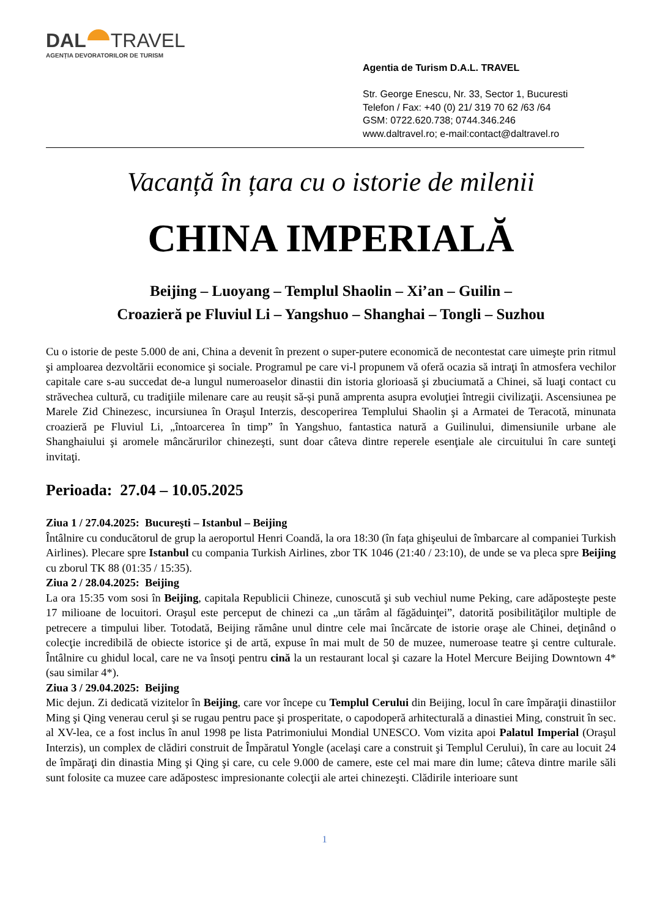DAL TRAVEL
AGENȚIA DEVORATORILOR DE TURISM
Agentia de Turism D.A.L. TRAVEL
Str. George Enescu, Nr. 33, Sector 1, Bucuresti
Telefon / Fax: +40 (0) 21/ 319 70 62 /63 /64
GSM: 0722.620.738; 0744.346.246
www.daltravel.ro; e-mail:contact@daltravel.ro
Vacanță în țara cu o istorie de milenii
CHINA IMPERIALĂ
Beijing – Luoyang – Templul Shaolin – Xi’an – Guilin –
Croazieră pe Fluviul Li – Yangshuo – Shanghai – Tongli – Suzhou
Cu o istorie de peste 5.000 de ani, China a devenit în prezent o super-putere economică de necontestat care uimeşte prin ritmul şi amploarea dezvoltării economice şi sociale. Programul pe care vi-l propunem vă oferă ocazia să intraţi în atmosfera vechilor capitale care s-au succedat de-a lungul numeroaselor dinastii din istoria glorioasă şi zbuciumată a Chinei, să luaţi contact cu străvechea cultură, cu tradiţiile milenare care au reușit să-și pună amprenta asupra evoluţiei întregii civilizaţii. Ascensiunea pe Marele Zid Chinezesc, incursiunea în Oraşul Interzis, descoperirea Templului Shaolin şi a Armatei de Teracotă, minunata croazieră pe Fluviul Li, „întoarcerea în timp” în Yangshuo, fantastica natură a Guilinului, dimensiunile urbane ale Shanghaiului şi aromele mâncărurilor chinezeşti, sunt doar câteva dintre reperele esenţiale ale circuitului în care sunteţi invitaţi.
Perioada: 27.04 – 10.05.2025
Ziua 1 / 27.04.2025: Bucureşti – Istanbul – Beijing
Întâlnire cu conducătorul de grup la aeroportul Henri Coandă, la ora 18:30 (în fața ghişeului de îmbarcare al companiei Turkish Airlines). Plecare spre Istanbul cu compania Turkish Airlines, zbor TK 1046 (21:40 / 23:10), de unde se va pleca spre Beijing cu zborul TK 88 (01:35 / 15:35).
Ziua 2 / 28.04.2025: Beijing
La ora 15:35 vom sosi în Beijing, capitala Republicii Chineze, cunoscută şi sub vechiul nume Peking, care adăposteşte peste 17 milioane de locuitori. Oraşul este perceput de chinezi ca „un tărâm al făgăduinţei”, datorită posibilităţilor multiple de petrecere a timpului liber. Totodată, Beijing rămâne unul dintre cele mai încărcate de istorie oraşe ale Chinei, deţinând o colecţie incredibilă de obiecte istorice şi de artă, expuse în mai mult de 50 de muzee, numeroase teatre şi centre culturale. Întâlnire cu ghidul local, care ne va însoţi pentru cină la un restaurant local şi cazare la Hotel Mercure Beijing Downtown 4* (sau similar 4*).
Ziua 3 / 29.04.2025: Beijing
Mic dejun. Zi dedicată vizitelor în Beijing, care vor începe cu Templul Cerului din Beijing, locul în care împăraţii dinastiilor Ming şi Qing venerau cerul şi se rugau pentru pace şi prosperitate, o capodoperă arhitecturală a dinastiei Ming, construit în sec. al XV-lea, ce a fost inclus în anul 1998 pe lista Patrimoniului Mondial UNESCO. Vom vizita apoi Palatul Imperial (Oraşul Interzis), un complex de clădiri construit de Împăratul Yongle (acelaşi care a construit şi Templul Cerului), în care au locuit 24 de împăraţi din dinastia Ming şi Qing şi care, cu cele 9.000 de camere, este cel mai mare din lume; câteva dintre marile săli sunt folosite ca muzee care adăpostesc impresionante colecţii ale artei chinezeşti. Clădirile interioare sunt
1